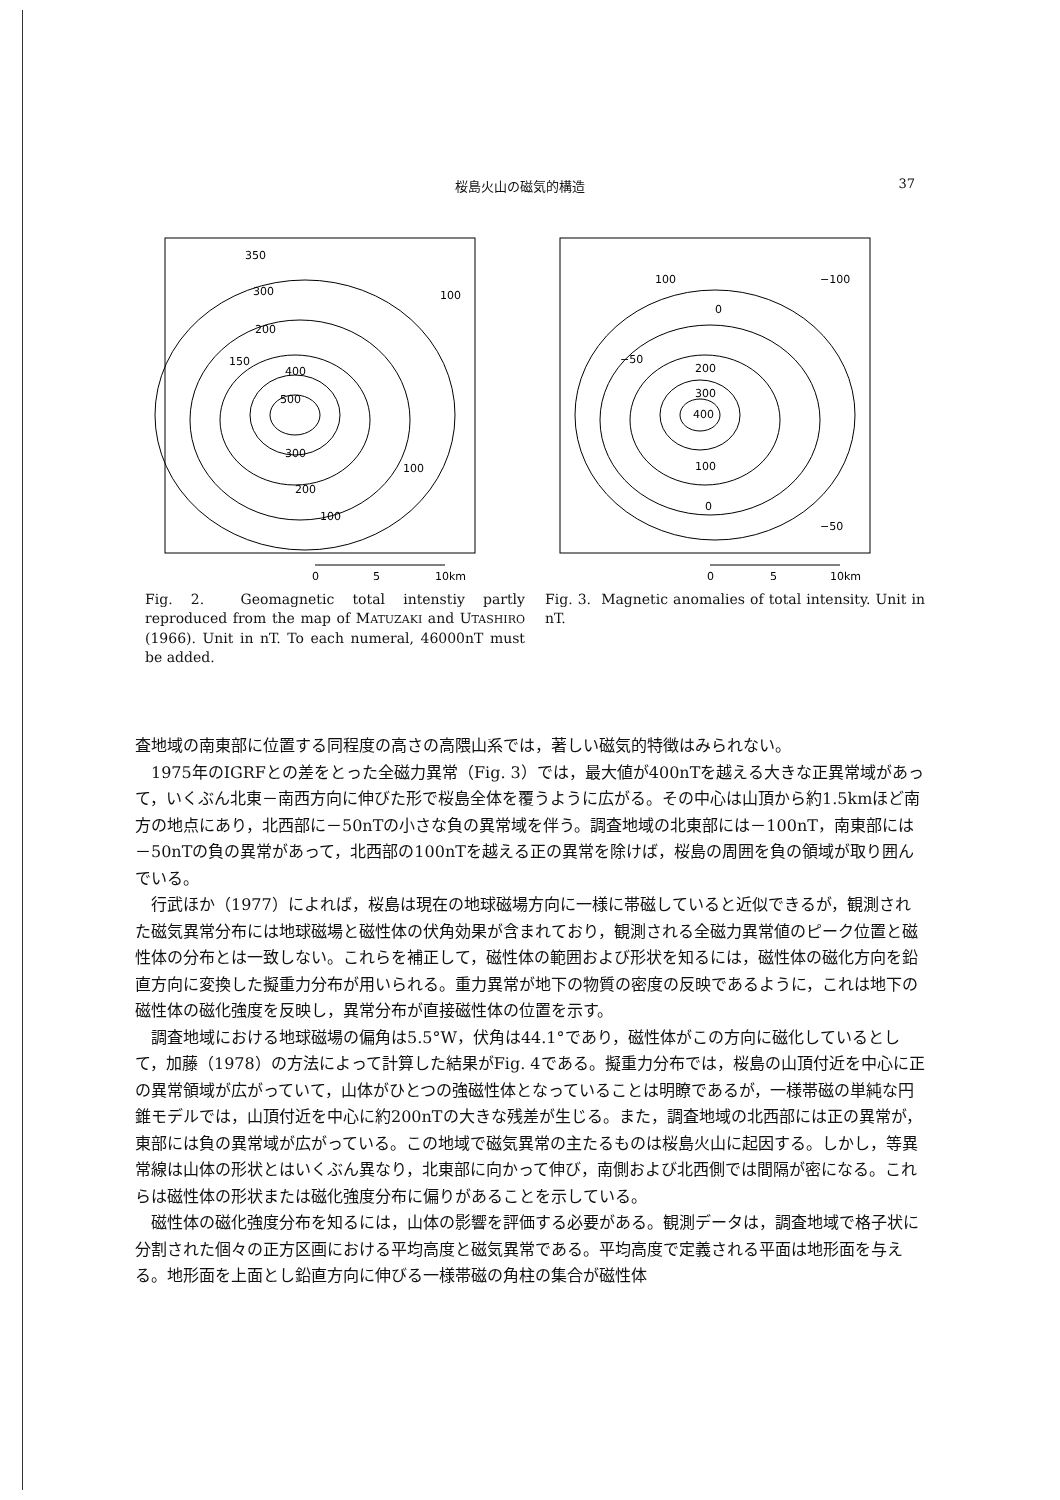桜島火山の磁気的構造 37
350
300
200
150
400
500
300
200
100
100
100
0
5
10km
Fig. 2. Geomagnetic total intenstiy partly reproduced from the map of MATUZAKI and UTASHIRO (1966). Unit in nT. To each numeral, 46000nT must be added.
100
−100
0
−50
200
300
400
100
0
−50
0
5
10km
Fig. 3. Magnetic anomalies of total intensity. Unit in nT.
査地域の南東部に位置する同程度の高さの高隈山系では，著しい磁気的特徴はみられない。
1975年のIGRFとの差をとった全磁力異常（Fig. 3）では，最大値が400nTを越える大きな正異常域があって，いくぶん北東－南西方向に伸びた形で桜島全体を覆うように広がる。その中心は山頂から約1.5kmほど南方の地点にあり，北西部に－50nTの小さな負の異常域を伴う。調査地域の北東部には－100nT，南東部には－50nTの負の異常があって，北西部の100nTを越える正の異常を除けば，桜島の周囲を負の領域が取り囲んでいる。
行武ほか（1977）によれば，桜島は現在の地球磁場方向に一様に帯磁していると近似できるが，観測された磁気異常分布には地球磁場と磁性体の伏角効果が含まれており，観測される全磁力異常値のピーク位置と磁性体の分布とは一致しない。これらを補正して，磁性体の範囲および形状を知るには，磁性体の磁化方向を鉛直方向に変換した擬重力分布が用いられる。重力異常が地下の物質の密度の反映であるように，これは地下の磁性体の磁化強度を反映し，異常分布が直接磁性体の位置を示す。
調査地域における地球磁場の偏角は5.5°W，伏角は44.1°であり，磁性体がこの方向に磁化しているとして，加藤（1978）の方法によって計算した結果がFig. 4である。擬重力分布では，桜島の山頂付近を中心に正の異常領域が広がっていて，山体がひとつの強磁性体となっていることは明瞭であるが，一様帯磁の単純な円錐モデルでは，山頂付近を中心に約200nTの大きな残差が生じる。また，調査地域の北西部には正の異常が，東部には負の異常域が広がっている。この地域で磁気異常の主たるものは桜島火山に起因する。しかし，等異常線は山体の形状とはいくぶん異なり，北東部に向かって伸び，南側および北西側では間隔が密になる。これらは磁性体の形状または磁化強度分布に偏りがあることを示している。
磁性体の磁化強度分布を知るには，山体の影響を評価する必要がある。観測データは，調査地域で格子状に分割された個々の正方区画における平均高度と磁気異常である。平均高度で定義される平面は地形面を与える。地形面を上面とし鉛直方向に伸びる一様帯磁の角柱の集合が磁性体